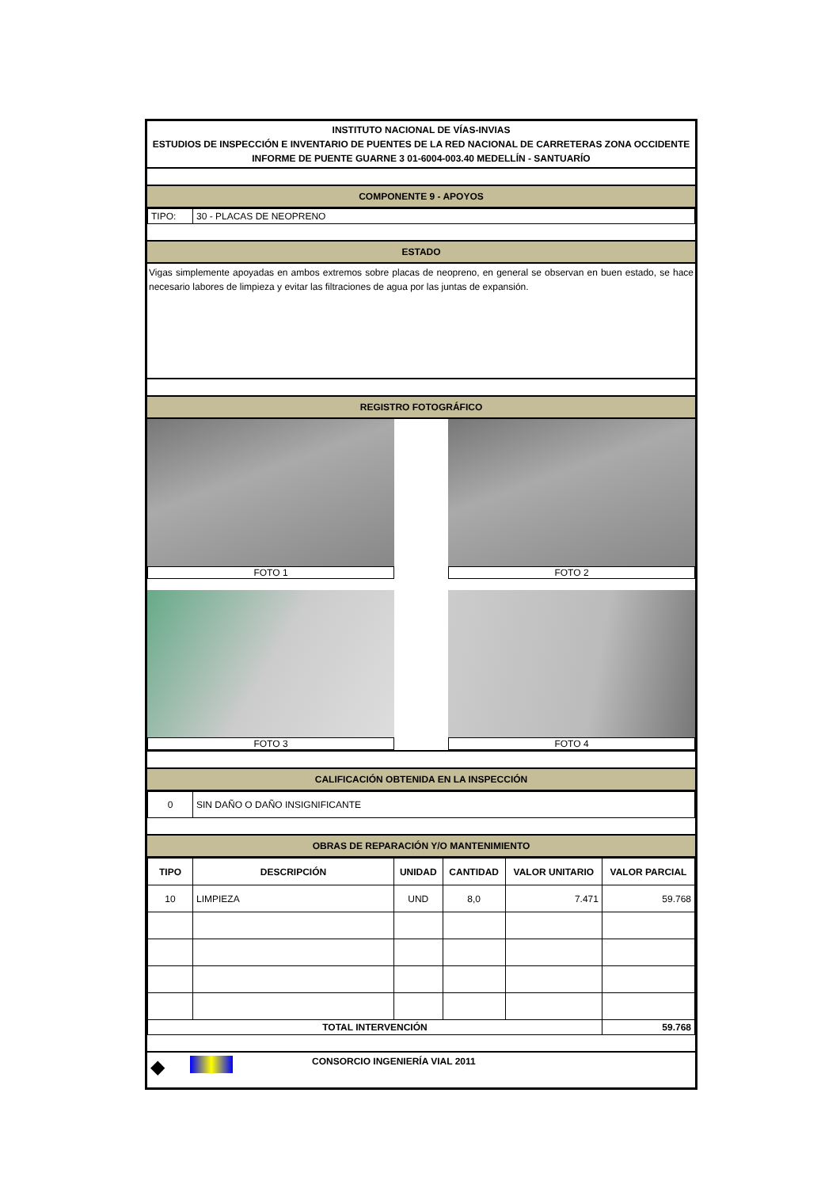INSTITUTO NACIONAL DE VÍAS-INVIAS
ESTUDIOS DE INSPECCIÓN E INVENTARIO DE PUENTES DE LA RED NACIONAL DE CARRETERAS ZONA OCCIDENTE
INFORME DE PUENTE GUARNE 3 01-6004-003.40 MEDELLÍN - SANTUARÍO
COMPONENTE 9 - APOYOS
| TIPO: | 30 - PLACAS DE NEOPRENO |
ESTADO
Vigas simplemente apoyadas en ambos extremos sobre placas de neopreno, en general se observan en buen estado, se hace necesario labores de limpieza y evitar las filtraciones de agua por las juntas de expansión.
REGISTRO FOTOGRÁFICO
FOTO 1
FOTO 3
FOTO 2
FOTO 4
CALIFICACIÓN OBTENIDA EN LA INSPECCIÓN
| 0 | SIN DAÑO O DAÑO INSIGNIFICANTE |
OBRAS DE REPARACIÓN Y/O MANTENIMIENTO
| TIPO | DESCRIPCIÓN | UNIDAD | CANTIDAD | VALOR UNITARIO | VALOR PARCIAL |
| --- | --- | --- | --- | --- | --- |
| 10 | LIMPIEZA | UND | 8,0 | 7.471 | 59.768 |
| TOTAL INTERVENCIÓN | | | | | 59.768 |
◆ CONSORCIO INGENIERÍA VIAL 2011